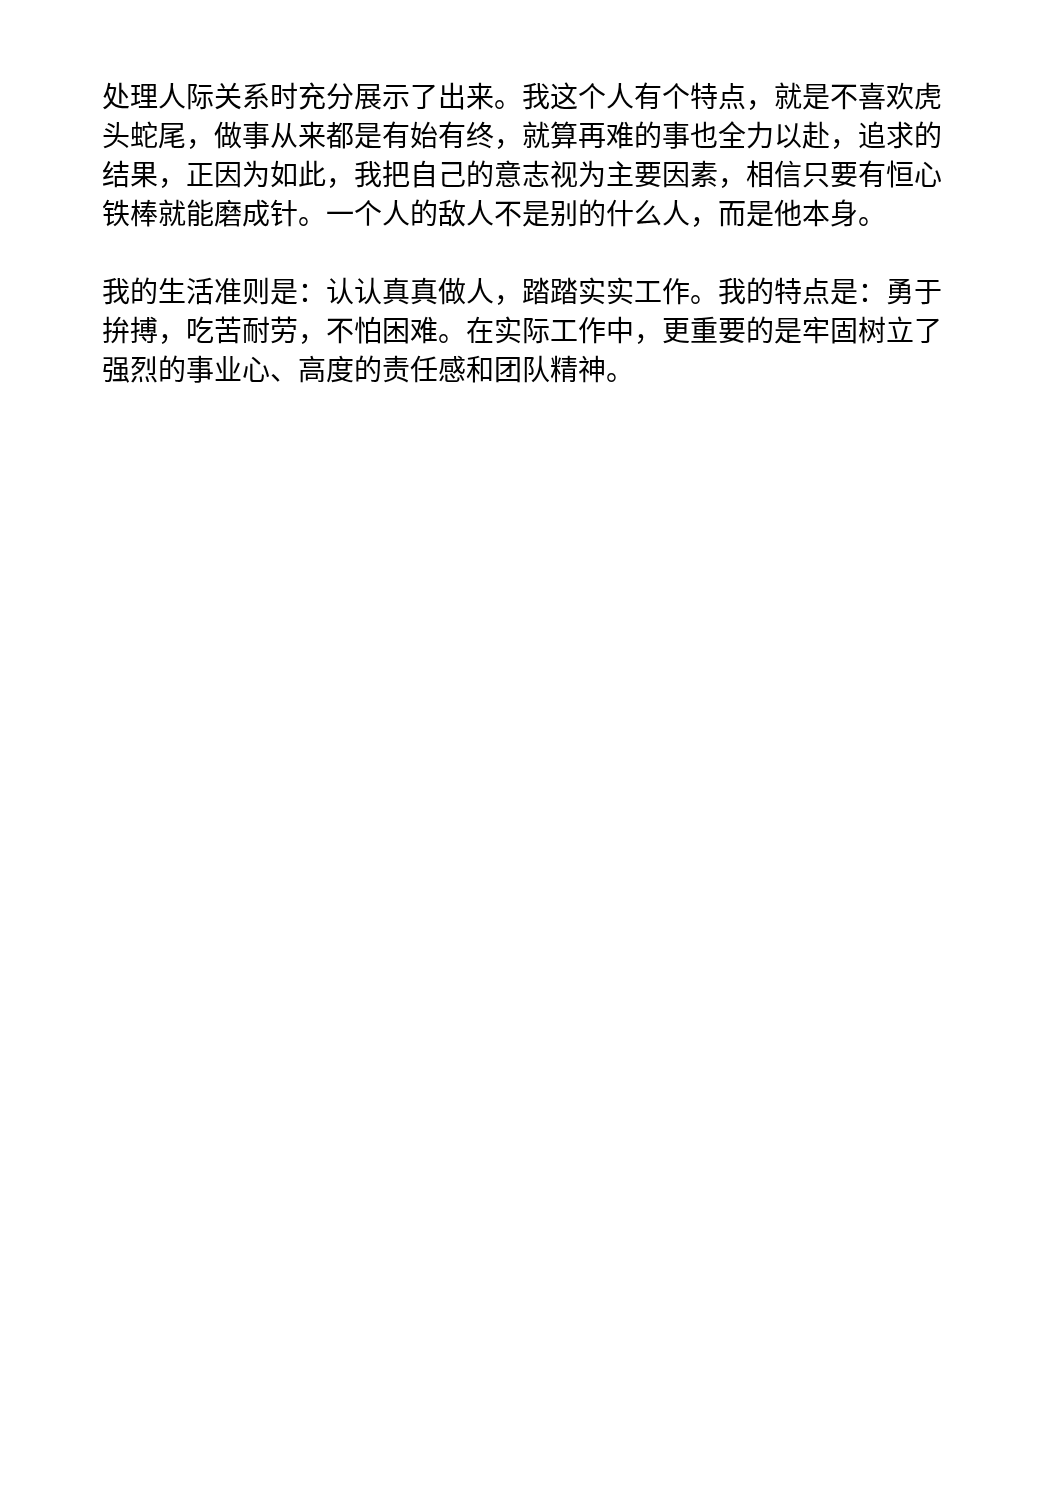处理人际关系时充分展示了出来。我这个人有个特点，就是不喜欢虎头蛇尾，做事从来都是有始有终，就算再难的事也全力以赴，追求的结果，正因为如此，我把自己的意志视为主要因素，相信只要有恒心铁棒就能磨成针。一个人的敌人不是别的什么人，而是他本身。
我的生活准则是：认认真真做人，踏踏实实工作。我的特点是：勇于拚搏，吃苦耐劳，不怕困难。在实际工作中，更重要的是牢固树立了强烈的事业心、高度的责任感和团队精神。